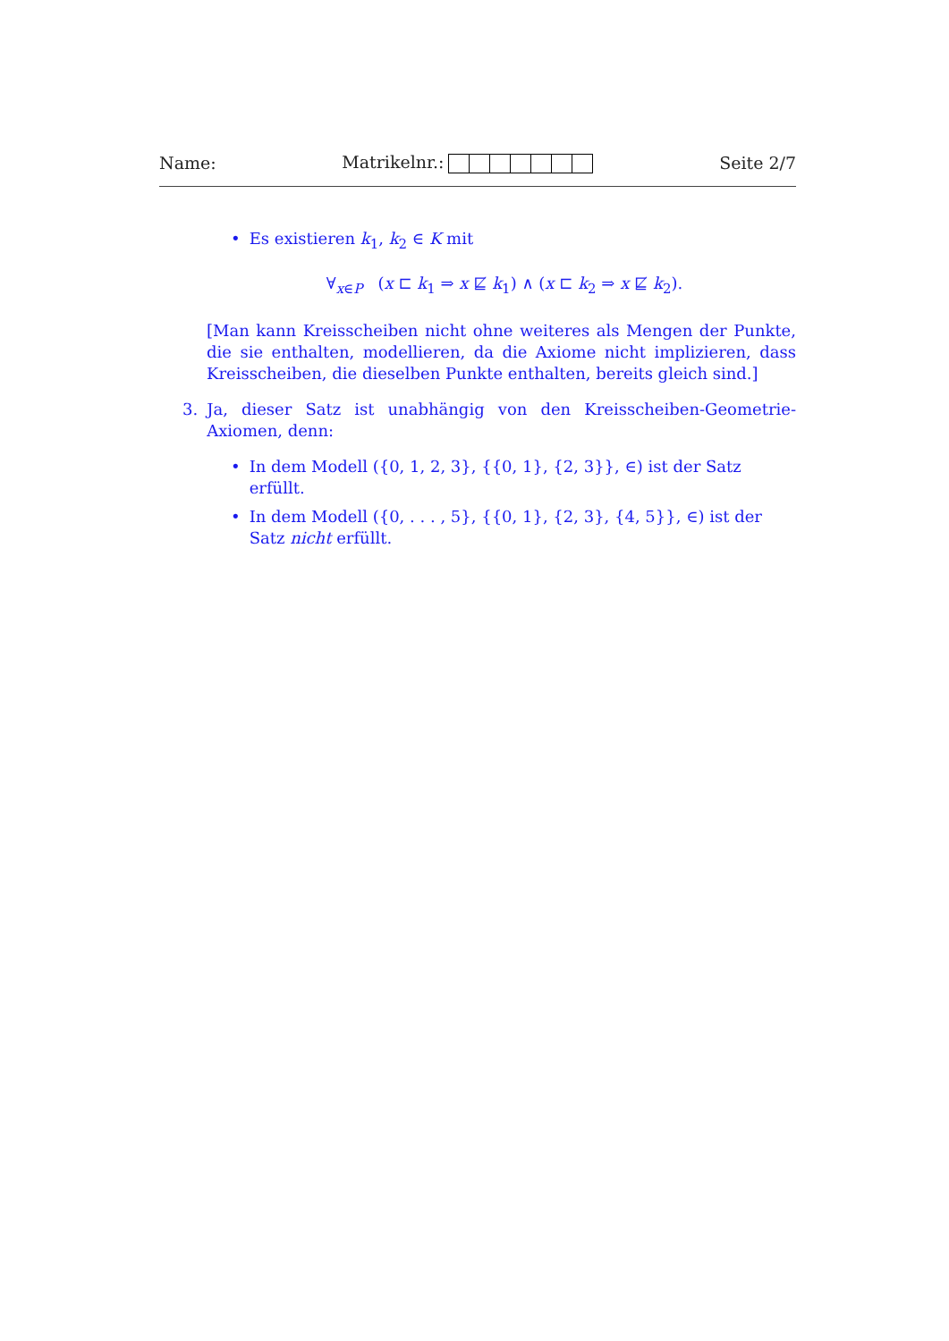Name: Matrikelnr.: Seite 2/7
• Es existieren k<sub>1</sub>, k<sub>2</sub> ∈ K mit
∀<sub>x∈P</sub> (x ⊏ k<sub>1</sub> ⇒ x ⋢ k<sub>1</sub>) ∧ (x ⊏ k<sub>2</sub> ⇒ x ⋢ k<sub>2</sub>).
[Man kann Kreisscheiben nicht ohne weiteres als Mengen der Punkte, die sie enthalten, modellieren, da die Axiome nicht implizieren, dass Kreisscheiben, die dieselben Punkte enthalten, bereits gleich sind.]
3. Ja, dieser Satz ist unabhängig von den Kreisscheiben-Geometrie-Axiomen, denn:
• In dem Modell ({0, 1, 2, 3}, {{0, 1}, {2, 3}}, ∈) ist der Satz erfüllt.
• In dem Modell ({0, . . . , 5}, {{0, 1}, {2, 3}, {4, 5}}, ∈) ist der Satz nicht erfüllt.